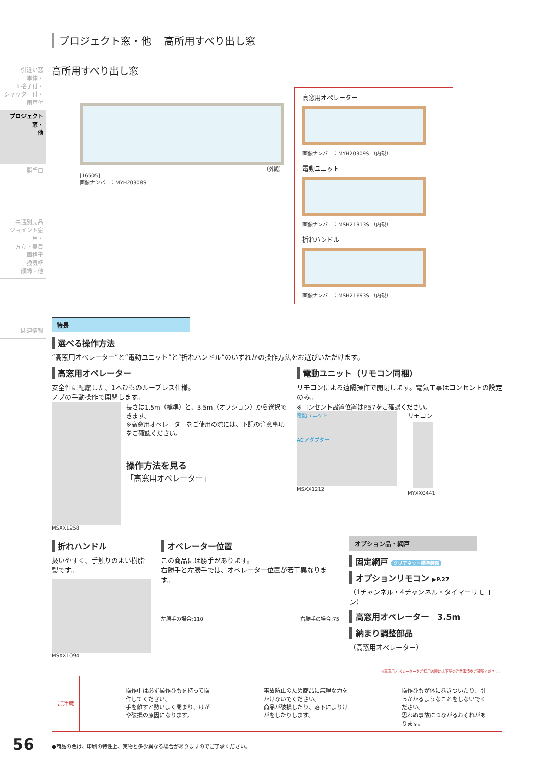引違い窓
単体・
面格子付・
シャッター付・
雨戸付
プロジェクト窓・
他
勝手口
共通別売品
ジョイント窓用・
方立・無目
面格子
換気框
額縁・他
関連情報
プロジェクト窓・他 高所用すべり出し窓
高所用すべり出し窓
（外観）
[16505]
画像ナンバー：MYH20308S
高窓用オペレーター
画像ナンバー：MYH20309S （内観）
電動ユニット
画像ナンバー：MSH21913S （内観）
折れハンドル
画像ナンバー：MSH21693S （内観）
特長
選べる操作方法
“高窓用オペレーター”と“電動ユニット”と“折れハンドル”のいずれかの操作方法をお選びいただけます。
高窓用オペレーター
安全性に配慮した、1本ひものループレス仕様。
ノブの手動操作で開閉します。
MSXX1258
長さは1.5m（標準）と、3.5m（オプション）から選択できます。
※高窓用オペレーターをご使用の際には、下記の注意事項をご確認ください。
操作方法を見る
「高窓用オペレーター」
電動ユニット（リモコン同梱）
リモコンによる遠隔操作で開閉します。電気工事はコンセントの設定のみ。
※コンセント設置位置はP.57をご確認ください。
電動ユニット
ACアダプター
MSXX1212
リモコン
MYXX0441
折れハンドル
扱いやすく、手触りのよい樹脂製です。
MSXX1094
オペレーター位置
この商品には勝手があります。
右勝手と左勝手では、オペレーター位置が若干異なります。
左勝手の場合:110 右勝手の場合:75
オプション品・網戸
固定網戸 クリアネット標準装備
オプションリモコン ▶P.27
（1チャンネル・4チャンネル・タイマーリモコン）
高窓用オペレーター　3.5m
納まり調整部品
（高窓用オペレーター）
※高窓用オペレーターをご採用の際には下記の注意事項をご確認ください。
ご注意
操作中は必ず操作ひもを持って操作してください。
手を離すと勢いよく閉まり、けがや破損の原因になります。
事故防止のため商品に無理な力をかけないでください。
商品が破損したり、落下によりけがをしたりします。
操作ひもが体に巻きついたり、引っかかるようなことをしないでください。
思わぬ事故につながるおそれがあります。
●商品の色は、印刷の特性上、実物と多少異なる場合がありますのでご了承ください。
56